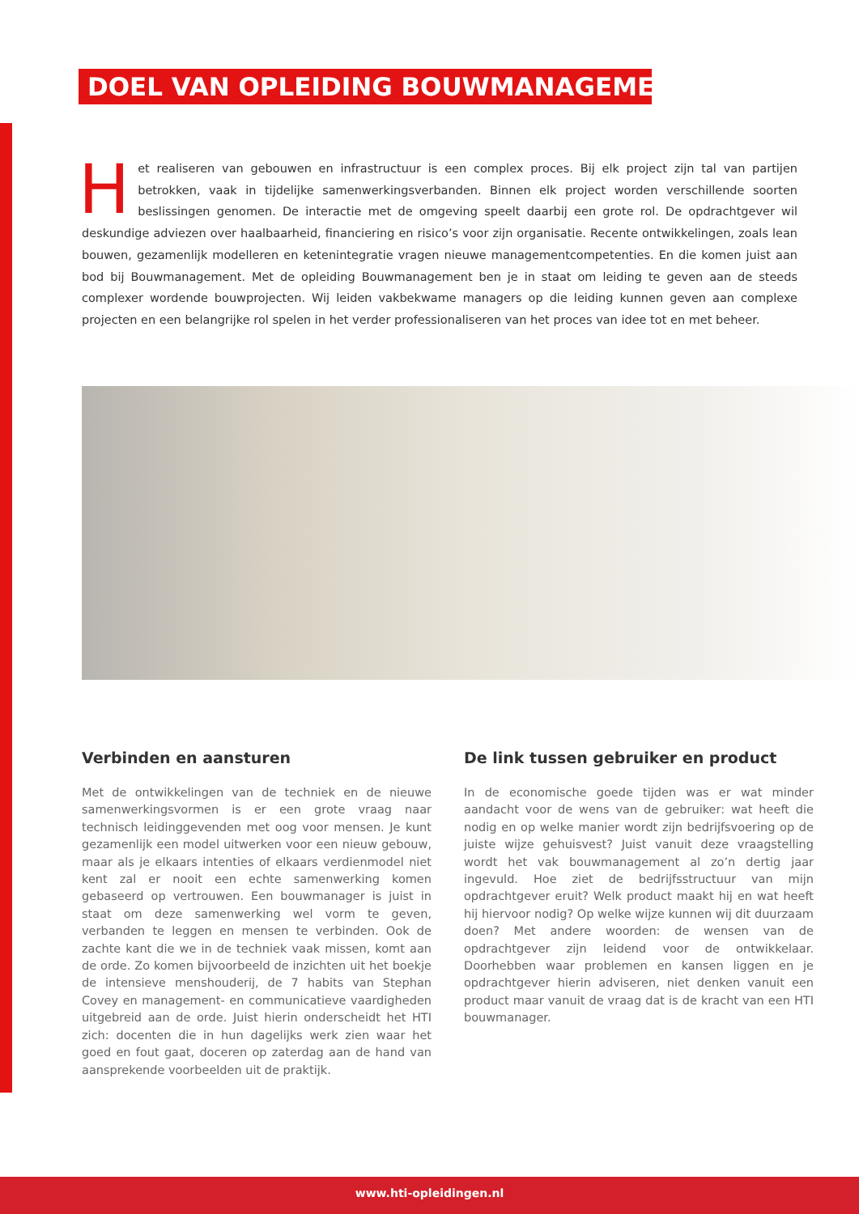DOEL VAN OPLEIDING BOUWMANAGEMENT
Het realiseren van gebouwen en infrastructuur is een complex proces. Bij elk project zijn tal van partijen betrokken, vaak in tijdelijke samenwerkingsverbanden. Binnen elk project worden verschillende soorten beslissingen genomen. De interactie met de omgeving speelt daarbij een grote rol. De opdrachtgever wil deskundige adviezen over haalbaarheid, financiering en risico’s voor zijn organisatie. Recente ontwikkelingen, zoals lean bouwen, gezamenlijk modelleren en ketenintegratie vragen nieuwe managementcompetenties. En die komen juist aan bod bij Bouwmanagement. Met de opleiding Bouwmanagement ben je in staat om leiding te geven aan de steeds complexer wordende bouwprojecten. Wij leiden vakbekwame managers op die leiding kunnen geven aan complexe projecten en een belangrijke rol spelen in het verder professionaliseren van het proces van idee tot en met beheer.
Verbinden en aansturen
Met de ontwikkelingen van de techniek en de nieuwe samenwerkingsvormen is er een grote vraag naar technisch leidinggevenden met oog voor mensen. Je kunt gezamenlijk een model uitwerken voor een nieuw gebouw, maar als je elkaars intenties of elkaars verdienmodel niet kent zal er nooit een echte samenwerking komen gebaseerd op vertrouwen. Een bouwmanager is juist in staat om deze samenwerking wel vorm te geven, verbanden te leggen en mensen te verbinden. Ook de zachte kant die we in de techniek vaak missen, komt aan de orde. Zo komen bijvoorbeeld de inzichten uit het boekje de intensieve menshouderij, de 7 habits van Stephan Covey en management- en communicatieve vaardigheden uitgebreid aan de orde. Juist hierin onderscheidt het HTI zich: docenten die in hun dagelijks werk zien waar het goed en fout gaat, doceren op zaterdag aan de hand van aansprekende voorbeelden uit de praktijk.
De link tussen gebruiker en product
In de economische goede tijden was er wat minder aandacht voor de wens van de gebruiker: wat heeft die nodig en op welke manier wordt zijn bedrijfsvoering op de juiste wijze gehuisvest? Juist vanuit deze vraagstelling wordt het vak bouwmanagement al zo’n dertig jaar ingevuld. Hoe ziet de bedrijfsstructuur van mijn opdrachtgever eruit? Welk product maakt hij en wat heeft hij hiervoor nodig? Op welke wijze kunnen wij dit duurzaam doen? Met andere woorden: de wensen van de opdrachtgever zijn leidend voor de ontwikkelaar. Doorhebben waar problemen en kansen liggen en je opdrachtgever hierin adviseren, niet denken vanuit een product maar vanuit de vraag dat is de kracht van een HTI bouwmanager.
www.hti-opleidingen.nl